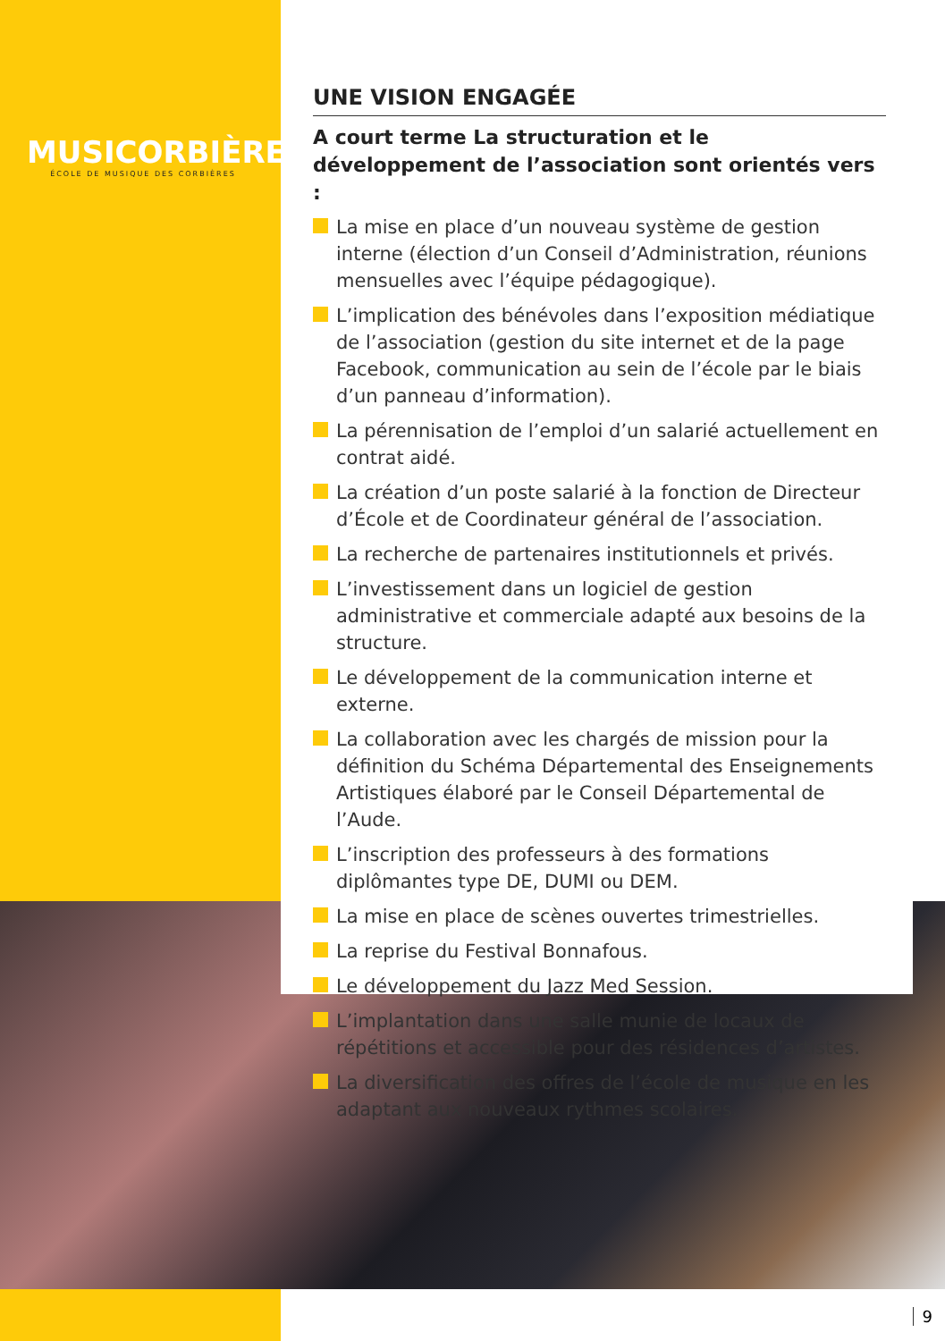MUSICORBIÈRES
ÉCOLE DE MUSIQUE DES CORBIÈRES
UNE VISION ENGAGÉE
A court terme La structuration et le développement de l’association sont orientés vers :
La mise en place d’un nouveau système de gestion interne (élection d’un Conseil d’Administration, réunions mensuelles avec l’équipe pédagogique).
L’implication des bénévoles dans l’exposition médiatique de l’association (gestion du site internet et de la page Facebook, communication au sein de l’école par le biais d’un panneau d’information).
La pérennisation de l’emploi d’un salarié actuellement en contrat aidé.
La création d’un poste salarié à la fonction de Directeur d’École et de Coordinateur général de l’association.
La recherche de partenaires institutionnels et privés.
L’investissement dans un logiciel de gestion administrative et commerciale adapté aux besoins de la structure.
Le développement de la communication interne et externe.
La collaboration avec les chargés de mission pour la définition du Schéma Départemental des Enseignements Artistiques élaboré par le Conseil Départemental de l’Aude.
L’inscription des professeurs à des formations diplômantes type DE, DUMI ou DEM.
La mise en place de scènes ouvertes trimestrielles.
La reprise du Festival Bonnafous.
Le développement du Jazz Med Session.
L’implantation dans une salle munie de locaux de répétitions et accessible pour des résidences d’artistes.
La diversification des offres de l’école de musique en les adaptant aux nouveaux rythmes scolaires.
9